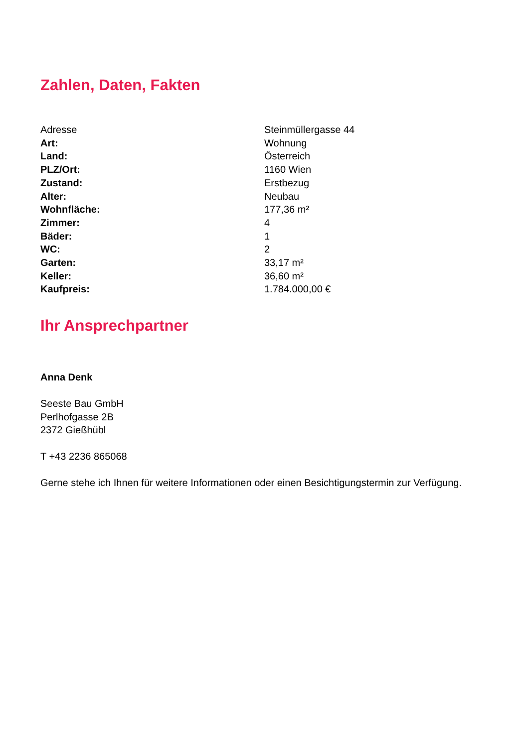Zahlen, Daten, Fakten
| Adresse | Steinmüllergasse 44 |
| Art: | Wohnung |
| Land: | Österreich |
| PLZ/Ort: | 1160 Wien |
| Zustand: | Erstbezug |
| Alter: | Neubau |
| Wohnfläche: | 177,36 m² |
| Zimmer: | 4 |
| Bäder: | 1 |
| WC: | 2 |
| Garten: | 33,17 m² |
| Keller: | 36,60 m² |
| Kaufpreis: | 1.784.000,00 € |
Ihr Ansprechpartner
Anna Denk
Seeste Bau GmbH
Perlhofgasse 2B
2372 Gießhübl
T +43 2236 865068
Gerne stehe ich Ihnen für weitere Informationen oder einen Besichtigungstermin zur Verfügung.